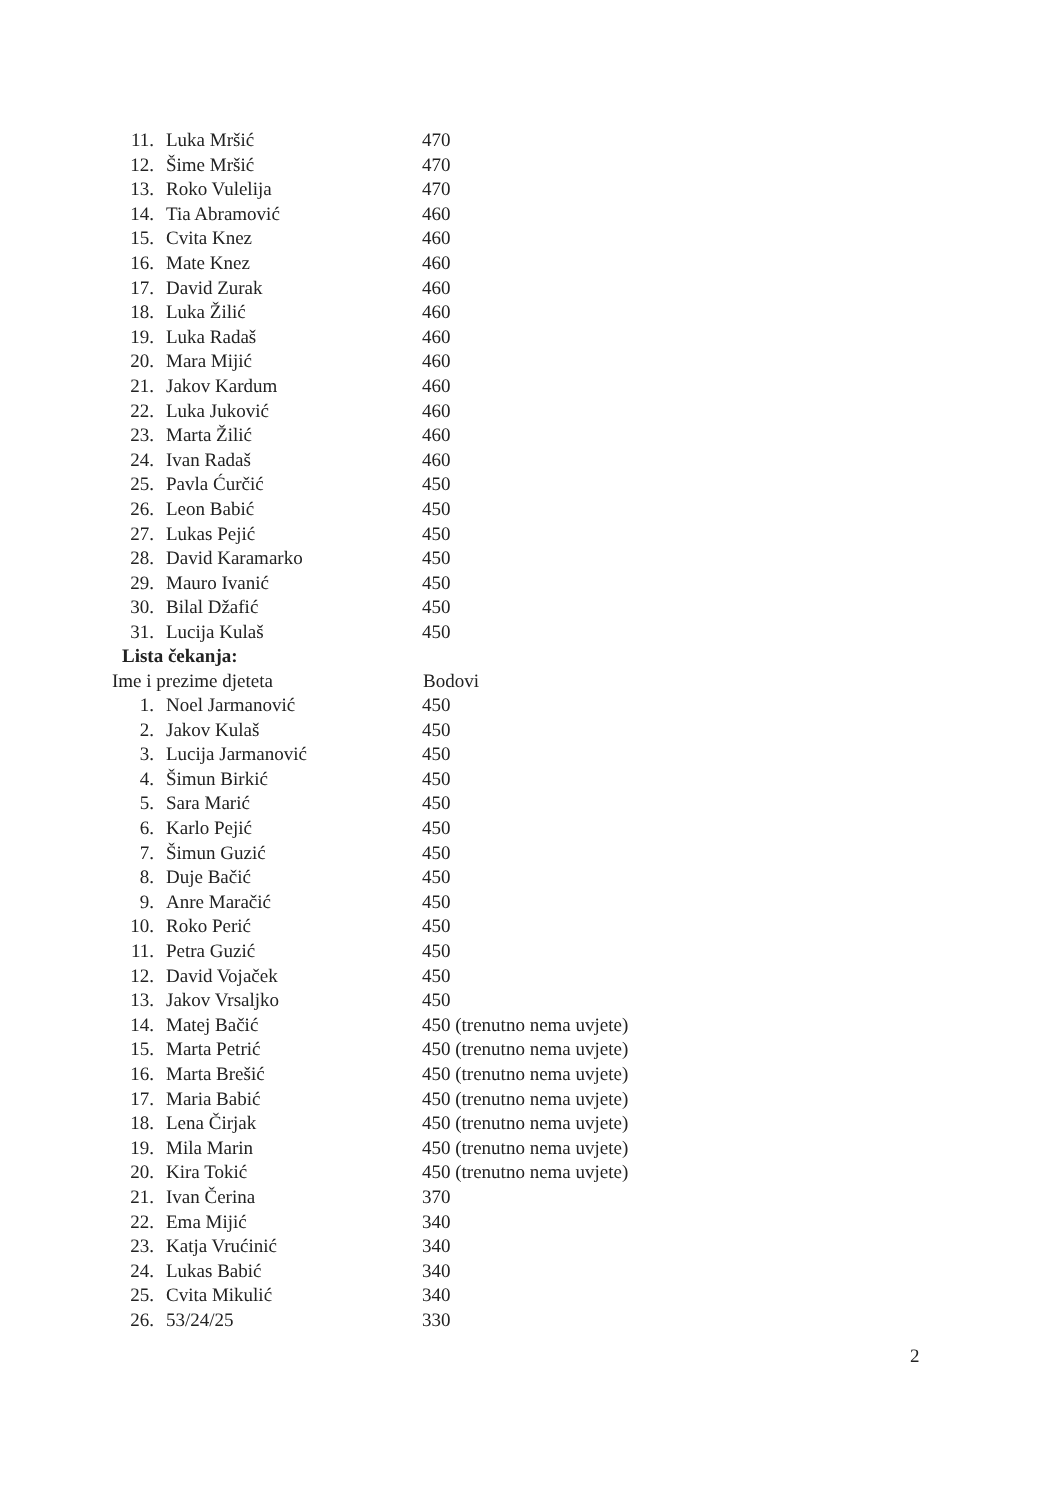| 11. | Luka Mršić | 470 |
| 12. | Šime Mršić | 470 |
| 13. | Roko Vulelija | 470 |
| 14. | Tia Abramović | 460 |
| 15. | Cvita Knez | 460 |
| 16. | Mate Knez | 460 |
| 17. | David Zurak | 460 |
| 18. | Luka Žilić | 460 |
| 19. | Luka Radaš | 460 |
| 20. | Mara Mijić | 460 |
| 21. | Jakov Kardum | 460 |
| 22. | Luka Juković | 460 |
| 23. | Marta Žilić | 460 |
| 24. | Ivan Radaš | 460 |
| 25. | Pavla Ćurčić | 450 |
| 26. | Leon Babić | 450 |
| 27. | Lukas Pejić | 450 |
| 28. | David Karamarko | 450 |
| 29. | Mauro Ivanić | 450 |
| 30. | Bilal Džafić | 450 |
| 31. | Lucija Kulaš | 450 |
| Lista čekanja: | | |
| Ime i prezime djeteta | | Bodovi |
| 1. | Noel Jarmanović | 450 |
| 2. | Jakov Kulaš | 450 |
| 3. | Lucija Jarmanović | 450 |
| 4. | Šimun Birkić | 450 |
| 5. | Sara Marić | 450 |
| 6. | Karlo Pejić | 450 |
| 7. | Šimun Guzić | 450 |
| 8. | Duje Bačić | 450 |
| 9. | Anre Maračić | 450 |
| 10. | Roko Perić | 450 |
| 11. | Petra Guzić | 450 |
| 12. | David Vojaček | 450 |
| 13. | Jakov Vrsaljko | 450 |
| 14. | Matej Bačić | 450 (trenutno nema uvjete) |
| 15. | Marta Petrić | 450 (trenutno nema uvjete) |
| 16. | Marta Brešić | 450 (trenutno nema uvjete) |
| 17. | Maria Babić | 450 (trenutno nema uvjete) |
| 18. | Lena Čirjak | 450 (trenutno nema uvjete) |
| 19. | Mila Marin | 450 (trenutno nema uvjete) |
| 20. | Kira Tokić | 450 (trenutno nema uvjete) |
| 21. | Ivan Čerina | 370 |
| 22. | Ema Mijić | 340 |
| 23. | Katja Vrućinić | 340 |
| 24. | Lukas Babić | 340 |
| 25. | Cvita Mikulić | 340 |
| 26. | 53/24/25 | 330 |
2